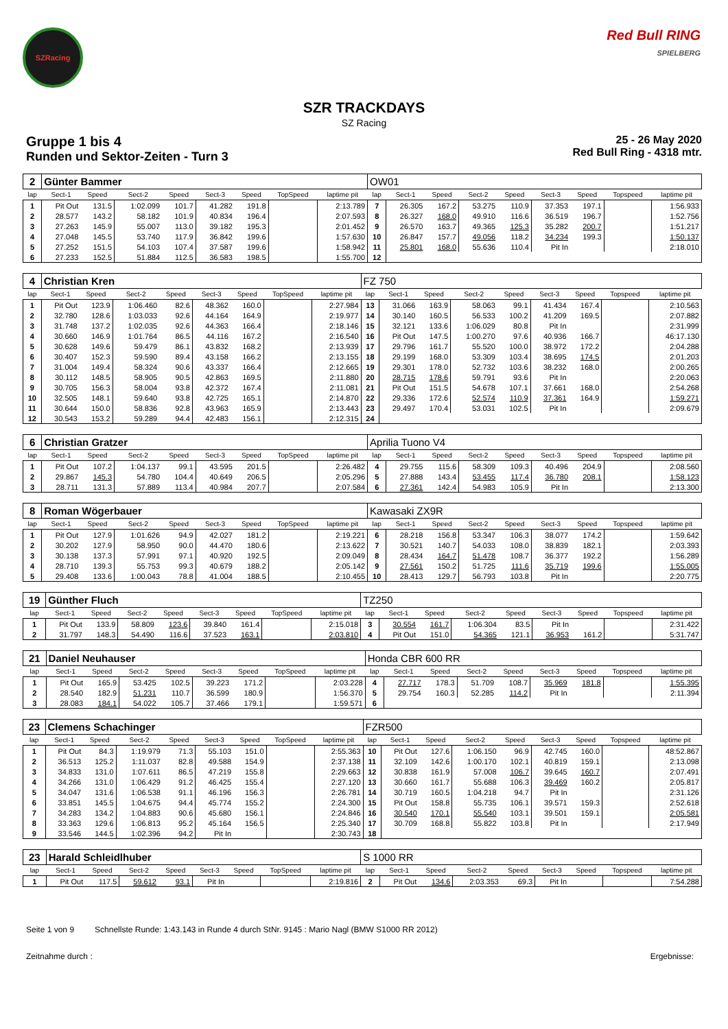SZRacing
Red Bull RING
SPIELBERG
SZR TRACKDAYS
SZ Racing
Gruppe 1 bis 4
Runden und Sektor-Zeiten - Turn 3
25 - 26 May 2020
Red Bull Ring - 4318 mtr.
| 2 | Günter Bammer | | | | | | | | OW01 | | | | | | | | |
| lap | Sect-1 | Speed | Sect-2 | Speed | Sect-3 | Speed | TopSpeed | laptime pit | lap | Sect-1 | Speed | Sect-2 | Speed | Sect-3 | Speed | Topspeed | laptime pit |
| 1 | Pit Out | 131.5 | 1:02.099 | 101.7 | 41.282 | 191.8 | | 2:13.789 | 7 | 26.305 | 167.2 | 53.275 | 110.9 | 37.353 | 197.1 | | 1:56.933 |
| 2 | 28.577 | 143.2 | 58.182 | 101.9 | 40.834 | 196.4 | | 2:07.593 | 8 | 26.327 | 168.0 | 49.910 | 116.6 | 36.519 | 196.7 | | 1:52.756 |
| 3 | 27.263 | 145.9 | 55.007 | 113.0 | 39.182 | 195.3 | | 2:01.452 | 9 | 26.570 | 163.7 | 49.365 | 125.3 | 35.282 | 200.7 | | 1:51.217 |
| 4 | 27.048 | 145.5 | 53.740 | 117.9 | 36.842 | 199.6 | | 1:57.630 | 10 | 26.847 | 157.7 | 49.056 | 118.2 | 34.234 | 199.3 | | 1:50.137 |
| 5 | 27.252 | 151.5 | 54.103 | 107.4 | 37.587 | 199.6 | | 1:58.942 | 11 | 25.801 | 168.0 | 55.636 | 110.4 | Pit In | | | 2:18.010 |
| 6 | 27.233 | 152.5 | 51.884 | 112.5 | 36.583 | 198.5 | | 1:55.700 | 12 | | | | | | | | |
| 4 | Christian Kren | | | | | | | | FZ 750 | | | | | | | | |
| lap | Sect-1 | Speed | Sect-2 | Speed | Sect-3 | Speed | TopSpeed | laptime pit | lap | Sect-1 | Speed | Sect-2 | Speed | Sect-3 | Speed | Topspeed | laptime pit |
| 1 | Pit Out | 123.9 | 1:06.460 | 82.6 | 48.362 | 160.0 | | 2:27.984 | 13 | 31.066 | 163.9 | 58.063 | 99.1 | 41.434 | 167.4 | | 2:10.563 |
| 2 | 32.780 | 128.6 | 1:03.033 | 92.6 | 44.164 | 164.9 | | 2:19.977 | 14 | 30.140 | 160.5 | 56.533 | 100.2 | 41.209 | 169.5 | | 2:07.882 |
| 3 | 31.748 | 137.2 | 1:02.035 | 92.6 | 44.363 | 166.4 | | 2:18.146 | 15 | 32.121 | 133.6 | 1:06.029 | 80.8 | Pit In | | | 2:31.999 |
| 4 | 30.660 | 146.9 | 1:01.764 | 86.5 | 44.116 | 167.2 | | 2:16.540 | 16 | Pit Out | 147.5 | 1:00.270 | 97.6 | 40.936 | 166.7 | | 46:17.130 |
| 5 | 30.628 | 149.6 | 59.479 | 86.1 | 43.832 | 168.2 | | 2:13.939 | 17 | 29.796 | 161.7 | 55.520 | 100.0 | 38.972 | 172.2 | | 2:04.288 |
| 6 | 30.407 | 152.3 | 59.590 | 89.4 | 43.158 | 166.2 | | 2:13.155 | 18 | 29.199 | 168.0 | 53.309 | 103.4 | 38.695 | 174.5 | | 2:01.203 |
| 7 | 31.004 | 149.4 | 58.324 | 90.6 | 43.337 | 166.4 | | 2:12.665 | 19 | 29.301 | 178.0 | 52.732 | 103.6 | 38.232 | 168.0 | | 2:00.265 |
| 8 | 30.112 | 148.5 | 58.905 | 90.5 | 42.863 | 169.5 | | 2:11.880 | 20 | 28.715 | 178.6 | 59.791 | 93.6 | Pit In | | | 2:20.063 |
| 9 | 30.705 | 156.3 | 58.004 | 93.8 | 42.372 | 167.4 | | 2:11.081 | 21 | Pit Out | 151.5 | 54.678 | 107.1 | 37.661 | 168.0 | | 2:54.268 |
| 10 | 32.505 | 148.1 | 59.640 | 93.8 | 42.725 | 165.1 | | 2:14.870 | 22 | 29.336 | 172.6 | 52.574 | 110.9 | 37.361 | 164.9 | | 1:59.271 |
| 11 | 30.644 | 150.0 | 58.836 | 92.8 | 43.963 | 165.9 | | 2:13.443 | 23 | 29.497 | 170.4 | 53.031 | 102.5 | Pit In | | | 2:09.679 |
| 12 | 30.543 | 153.2 | 59.289 | 94.4 | 42.483 | 156.1 | | 2:12.315 | 24 | | | | | | | | |
| 6 | Christian Gratzer | | | | | | | | Aprilia Tuono V4 | | | | | | | | |
| lap | Sect-1 | Speed | Sect-2 | Speed | Sect-3 | Speed | TopSpeed | laptime pit | lap | Sect-1 | Speed | Sect-2 | Speed | Sect-3 | Speed | Topspeed | laptime pit |
| 1 | Pit Out | 107.2 | 1:04.137 | 99.1 | 43.595 | 201.5 | | 2:26.482 | 4 | 29.755 | 115.6 | 58.309 | 109.3 | 40.496 | 204.9 | | 2:08.560 |
| 2 | 29.867 | 145.3 | 54.780 | 104.4 | 40.649 | 206.5 | | 2:05.296 | 5 | 27.888 | 143.4 | 53.455 | 117.4 | 36.780 | 208.1 | | 1:58.123 |
| 3 | 28.711 | 131.3 | 57.889 | 113.4 | 40.984 | 207.7 | | 2:07.584 | 6 | 27.361 | 142.4 | 54.983 | 105.9 | Pit In | | | 2:13.300 |
| 8 | Roman Wögerbauer | | | | | | | | Kawasaki ZX9R | | | | | | | | |
| lap | Sect-1 | Speed | Sect-2 | Speed | Sect-3 | Speed | TopSpeed | laptime pit | lap | Sect-1 | Speed | Sect-2 | Speed | Sect-3 | Speed | Topspeed | laptime pit |
| 1 | Pit Out | 127.9 | 1:01.626 | 94.9 | 42.027 | 181.2 | | 2:19.221 | 6 | 28.218 | 156.8 | 53.347 | 106.3 | 38.077 | 174.2 | | 1:59.642 |
| 2 | 30.202 | 127.9 | 58.950 | 90.0 | 44.470 | 180.6 | | 2:13.622 | 7 | 30.521 | 140.7 | 54.033 | 108.0 | 38.839 | 182.1 | | 2:03.393 |
| 3 | 30.138 | 137.3 | 57.991 | 97.1 | 40.920 | 192.5 | | 2:09.049 | 8 | 28.434 | 164.7 | 51.478 | 108.7 | 36.377 | 192.2 | | 1:56.289 |
| 4 | 28.710 | 139.3 | 55.753 | 99.3 | 40.679 | 188.2 | | 2:05.142 | 9 | 27.561 | 150.2 | 51.725 | 111.6 | 35.719 | 199.6 | | 1:55.005 |
| 5 | 29.408 | 133.6 | 1:00.043 | 78.8 | 41.004 | 188.5 | | 2:10.455 | 10 | 28.413 | 129.7 | 56.793 | 103.8 | Pit In | | | 2:20.775 |
| 19 | Günther Fluch | | | | | | | | TZ250 | | | | | | | | |
| lap | Sect-1 | Speed | Sect-2 | Speed | Sect-3 | Speed | TopSpeed | laptime pit | lap | Sect-1 | Speed | Sect-2 | Speed | Sect-3 | Speed | Topspeed | laptime pit |
| 1 | Pit Out | 133.9 | 58.809 | 123.6 | 39.840 | 161.4 | | 2:15.018 | 3 | 30.554 | 161.7 | 1:06.304 | 83.5 | Pit In | | | 2:31.422 |
| 2 | 31.797 | 148.3 | 54.490 | 116.6 | 37.523 | 163.1 | | 2:03.810 | 4 | Pit Out | 151.0 | 54.365 | 121.1 | 36.953 | 161.2 | | 5:31.747 |
| 21 | Daniel Neuhauser | | | | | | | | Honda CBR 600 RR | | | | | | | | |
| lap | Sect-1 | Speed | Sect-2 | Speed | Sect-3 | Speed | TopSpeed | laptime pit | lap | Sect-1 | Speed | Sect-2 | Speed | Sect-3 | Speed | Topspeed | laptime pit |
| 1 | Pit Out | 165.9 | 53.425 | 102.5 | 39.223 | 171.2 | | 2:03.228 | 4 | 27.717 | 178.3 | 51.709 | 108.7 | 35.969 | 181.8 | | 1:55.395 |
| 2 | 28.540 | 182.9 | 51.231 | 110.7 | 36.599 | 180.9 | | 1:56.370 | 5 | 29.754 | 160.3 | 52.285 | 114.2 | Pit In | | | 2:11.394 |
| 3 | 28.083 | 184.1 | 54.022 | 105.7 | 37.466 | 179.1 | | 1:59.571 | 6 | | | | | | | | |
| 23 | Clemens Schachinger | | | | | | | | FZR500 | | | | | | | | |
| lap | Sect-1 | Speed | Sect-2 | Speed | Sect-3 | Speed | TopSpeed | laptime pit | lap | Sect-1 | Speed | Sect-2 | Speed | Sect-3 | Speed | Topspeed | laptime pit |
| 1 | Pit Out | 84.3 | 1:19.979 | 71.3 | 55.103 | 151.0 | | 2:55.363 | 10 | Pit Out | 127.6 | 1:06.150 | 96.9 | 42.745 | 160.0 | | 48:52.867 |
| 2 | 36.513 | 125.2 | 1:11.037 | 82.8 | 49.588 | 154.9 | | 2:37.138 | 11 | 32.109 | 142.6 | 1:00.170 | 102.1 | 40.819 | 159.1 | | 2:13.098 |
| 3 | 34.833 | 131.0 | 1:07.611 | 86.5 | 47.219 | 155.8 | | 2:29.663 | 12 | 30.838 | 161.9 | 57.008 | 106.7 | 39.645 | 160.7 | | 2:07.491 |
| 4 | 34.266 | 131.0 | 1:06.429 | 91.2 | 46.425 | 155.4 | | 2:27.120 | 13 | 30.660 | 161.7 | 55.688 | 106.3 | 39.469 | 160.2 | | 2:05.817 |
| 5 | 34.047 | 131.6 | 1:06.538 | 91.1 | 46.196 | 156.3 | | 2:26.781 | 14 | 30.719 | 160.5 | 1:04.218 | 94.7 | Pit In | | | 2:31.126 |
| 6 | 33.851 | 145.5 | 1:04.675 | 94.4 | 45.774 | 155.2 | | 2:24.300 | 15 | Pit Out | 158.8 | 55.735 | 106.1 | 39.571 | 159.3 | | 2:52.618 |
| 7 | 34.283 | 134.2 | 1:04.883 | 90.6 | 45.680 | 156.1 | | 2:24.846 | 16 | 30.540 | 170.1 | 55.540 | 103.1 | 39.501 | 159.1 | | 2:05.581 |
| 8 | 33.363 | 129.6 | 1:06.813 | 95.2 | 45.164 | 156.5 | | 2:25.340 | 17 | 30.709 | 168.8 | 55.822 | 103.8 | Pit In | | | 2:17.949 |
| 9 | 33.546 | 144.5 | 1:02.396 | 94.2 | Pit In | | | 2:30.743 | 18 | | | | | | | | |
| 23 | Harald Schleidlhuber | | | | | | | | S 1000 RR | | | | | | | | |
| lap | Sect-1 | Speed | Sect-2 | Speed | Sect-3 | Speed | TopSpeed | laptime pit | lap | Sect-1 | Speed | Sect-2 | Speed | Sect-3 | Speed | Topspeed | laptime pit |
| 1 | Pit Out | 117.5 | 59.612 | 93.1 | Pit In | | | 2:19.816 | 2 | Pit Out | 134.6 | 2:03.353 | 69.3 | Pit In | | | 7:54.288 |
Seite 1 von 9 Schnellste Runde: 1:43.143 in Runde 4 durch StNr. 9145 : Mario Nagl (BMW S1000 RR 2012)
Zeitnahme durch : Ergebnisse: